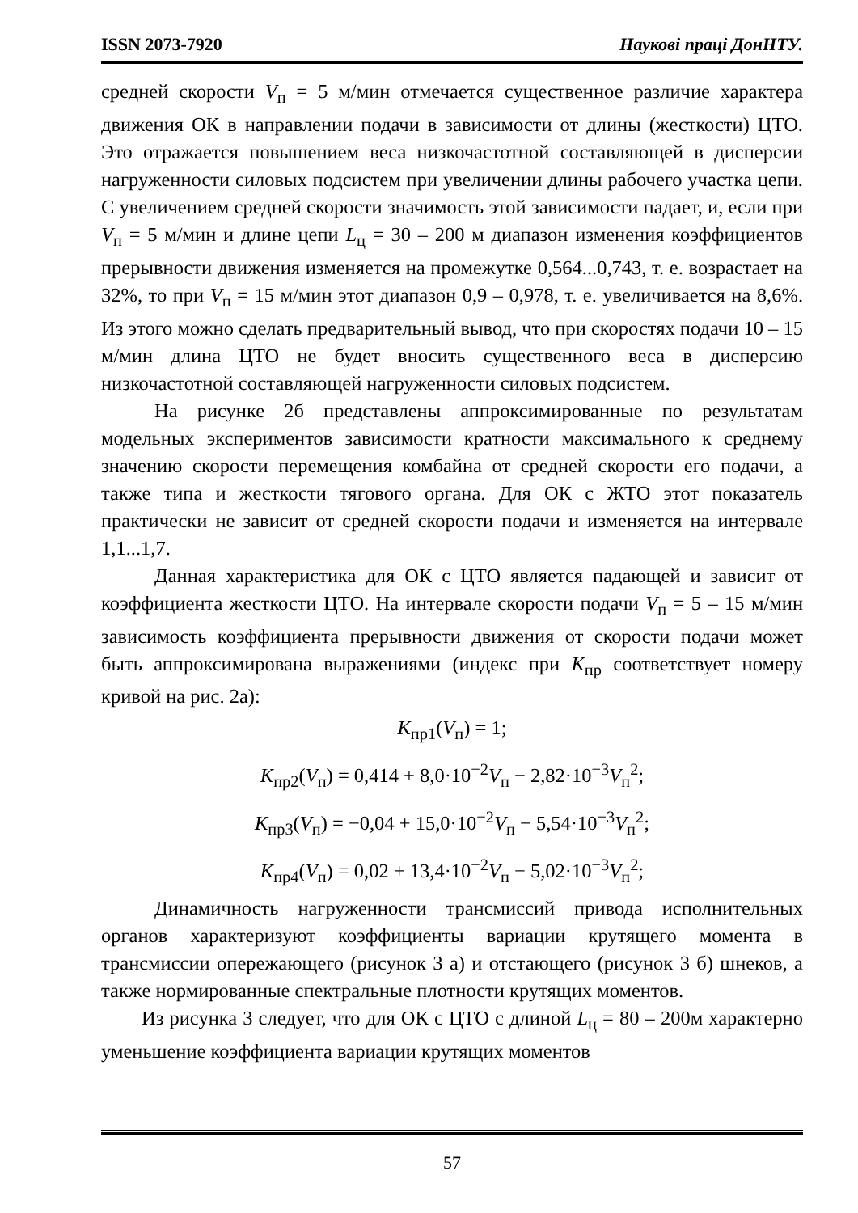ISSN 2073-7920 Наукові праці ДонНТУ.
средней скорости V<sub>п</sub> = 5 м/мин отмечается существенное различие характера движения ОК в направлении подачи в зависимости от длины (жесткости) ЦТО. Это отражается повышением веса низкочастотной составляющей в дисперсии нагруженности силовых подсистем при увеличении длины рабочего участка цепи. С увеличением средней скорости значимость этой зависимости падает, и, если при V<sub>п</sub> = 5 м/мин и длине цепи L<sub>ц</sub> = 30 – 200 м диапазон изменения коэффициентов прерывности движения изменяется на промежутке 0,564...0,743, т. е. возрастает на 32%, то при V<sub>п</sub> = 15 м/мин этот диапазон 0,9 – 0,978, т. е. увеличивается на 8,6%. Из этого можно сделать предварительный вывод, что при скоростях подачи 10 – 15 м/мин длина ЦТО не будет вносить существенного веса в дисперсию низкочастотной составляющей нагруженности силовых подсистем.
На рисунке 2б представлены аппроксимированные по результатам модельных экспериментов зависимости кратности максимального к среднему значению скорости перемещения комбайна от средней скорости его подачи, а также типа и жесткости тягового органа. Для ОК с ЖТО этот показатель практически не зависит от средней скорости подачи и изменяется на интервале 1,1...1,7.
Данная характеристика для ОК с ЦТО является падающей и зависит от коэффициента жесткости ЦТО. На интервале скорости подачи V<sub>п</sub> = 5 – 15 м/мин зависимость коэффициента прерывности движения от скорости подачи может быть аппроксимирована выражениями (индекс при K<sub>пр</sub> соответствует номеру кривой на рис. 2а):
K<sub>пр1</sub>(V<sub>п</sub>) = 1;
K<sub>пр2</sub>(V<sub>п</sub>) = 0,414 + 8,0·10<sup>−2</sup>V<sub>п</sub> − 2,82·10<sup>−3</sup>V<sub>п</sub><sup>2</sup>;
K<sub>пр3</sub>(V<sub>п</sub>) = −0,04 + 15,0·10<sup>−2</sup>V<sub>п</sub> − 5,54·10<sup>−3</sup>V<sub>п</sub><sup>2</sup>;
K<sub>пр4</sub>(V<sub>п</sub>) = 0,02 + 13,4·10<sup>−2</sup>V<sub>п</sub> − 5,02·10<sup>−3</sup>V<sub>п</sub><sup>2</sup>;
Динамичность нагруженности трансмиссий привода исполнительных органов характеризуют коэффициенты вариации крутящего момента в трансмиссии опережающего (рисунок 3 а) и отстающего (рисунок 3 б) шнеков, а также нормированные спектральные плотности крутящих моментов.
Из рисунка 3 следует, что для ОК с ЦТО с длиной L<sub>ц</sub> = 80 – 200м характерно уменьшение коэффициента вариации крутящих моментов
57